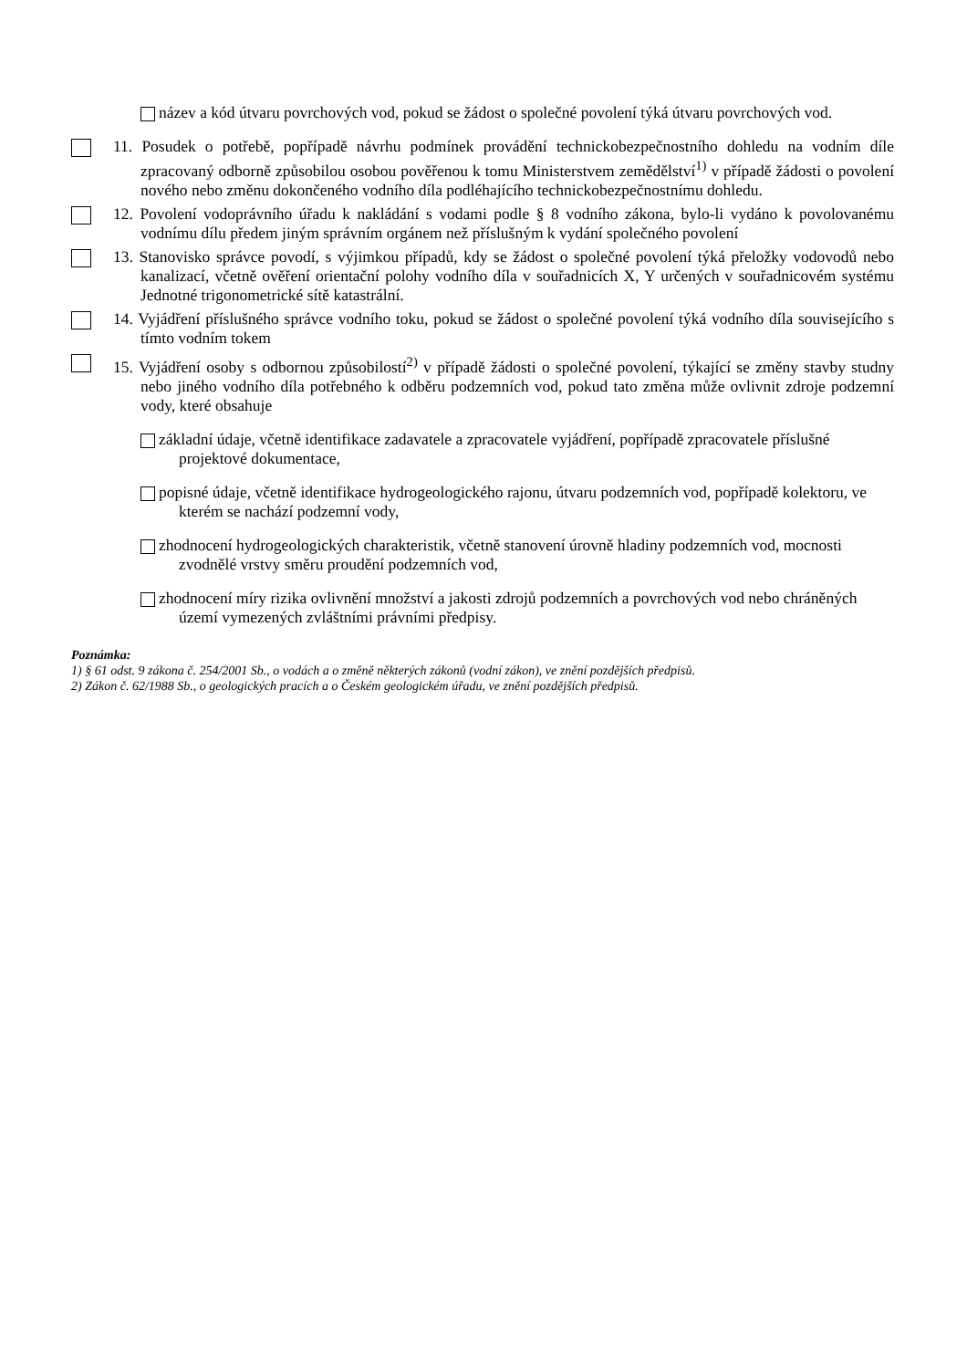název a kód útvaru povrchových vod, pokud se žádost o společné povolení týká útvaru povrchových vod.
11. Posudek o potřebě, popřípadě návrhu podmínek provádění technickobezpečnostního dohledu na vodním díle zpracovaný odborně způsobilou osobou pověřenou k tomu Ministerstvem zemědělství<sup>1)</sup> v případě žádosti o povolení nového nebo změnu dokončeného vodního díla podléhajícího technickobezpečnostnímu dohledu.
12. Povolení vodoprávního úřadu k nakládání s vodami podle § 8 vodního zákona, bylo-li vydáno k povolovanému vodnímu dílu předem jiným správním orgánem než příslušným k vydání společného povolení
13. Stanovisko správce povodí, s výjimkou případů, kdy se žádost o společné povolení týká přeložky vodovodů nebo kanalizací, včetně ověření orientační polohy vodního díla v souřadnicích X, Y určených v souřadnicovém systému Jednotné trigonometrické sítě katastrální.
14. Vyjádření příslušného správce vodního toku, pokud se žádost o společné povolení týká vodního díla souvisejícího s tímto vodním tokem
15. Vyjádření osoby s odbornou způsobilostí<sup>2)</sup> v případě žádosti o společné povolení, týkající se změny stavby studny nebo jiného vodního díla potřebného k odběru podzemních vod, pokud tato změna může ovlivnit zdroje podzemní vody, které obsahuje
základní údaje, včetně identifikace zadavatele a zpracovatele vyjádření, popřípadě zpracovatele příslušné projektové dokumentace,
popisné údaje, včetně identifikace hydrogeologického rajonu, útvaru podzemních vod, popřípadě kolektoru, ve kterém se nachází podzemní vody,
zhodnocení hydrogeologických charakteristik, včetně stanovení úrovně hladiny podzemních vod, mocnosti zvodnělé vrstvy směru proudění podzemních vod,
zhodnocení míry rizika ovlivnění množství a jakosti zdrojů podzemních a povrchových vod nebo chráněných území vymezených zvláštními právními předpisy.
Poznámka:
1) § 61 odst. 9 zákona č. 254/2001 Sb., o vodách a o změně některých zákonů (vodní zákon), ve znění pozdějších předpisů.
2) Zákon č. 62/1988 Sb., o geologických pracích a o Českém geologickém úřadu, ve znění pozdějších předpisů.